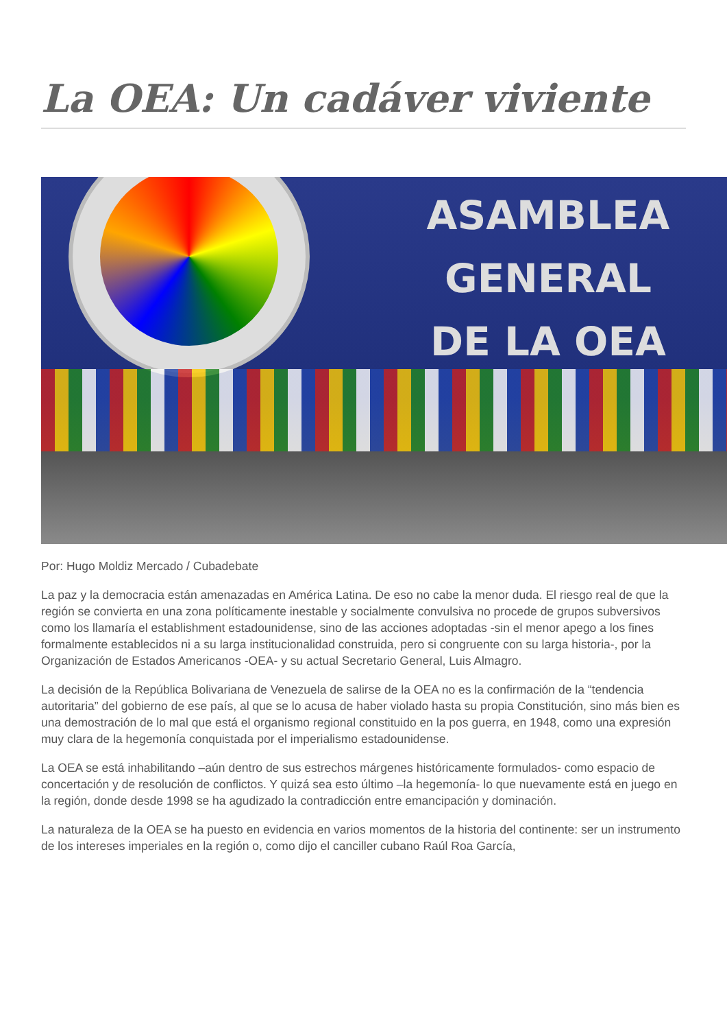La OEA: Un cadáver viviente
ASAMBLEA
GENERAL
DE LA OEA
Por: Hugo Moldiz Mercado / Cubadebate
La paz y la democracia están amenazadas en América Latina. De eso no cabe la menor duda. El riesgo real de que la región se convierta en una zona políticamente inestable y socialmente convulsiva no procede de grupos subversivos como los llamaría el establishment estadounidense, sino de las acciones adoptadas -sin el menor apego a los fines formalmente establecidos ni a su larga institucionalidad construida, pero si congruente con su larga historia-, por la Organización de Estados Americanos -OEA- y su actual Secretario General, Luis Almagro.
La decisión de la República Bolivariana de Venezuela de salirse de la OEA no es la confirmación de la “tendencia autoritaria” del gobierno de ese país, al que se lo acusa de haber violado hasta su propia Constitución, sino más bien es una demostración de lo mal que está el organismo regional constituido en la pos guerra, en 1948, como una expresión muy clara de la hegemonía conquistada por el imperialismo estadounidense.
La OEA se está inhabilitando –aún dentro de sus estrechos márgenes históricamente formulados- como espacio de concertación y de resolución de conflictos. Y quizá sea esto último –la hegemonía- lo que nuevamente está en juego en la región, donde desde 1998 se ha agudizado la contradicción entre emancipación y dominación.
La naturaleza de la OEA se ha puesto en evidencia en varios momentos de la historia del continente: ser un instrumento de los intereses imperiales en la región o, como dijo el canciller cubano Raúl Roa García,